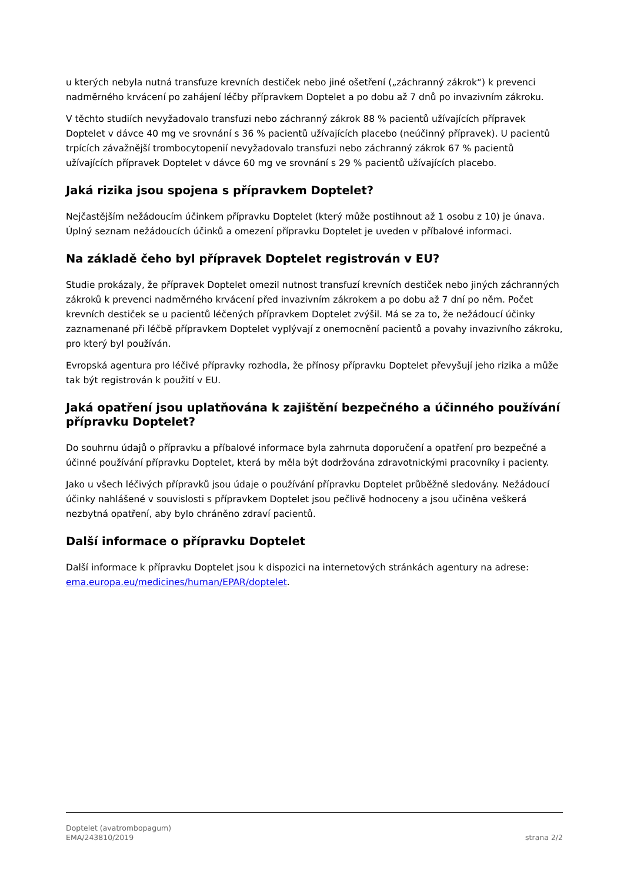u kterých nebyla nutná transfuze krevních destiček nebo jiné ošetření („záchranný zákrok“) k prevenci nadměrného krvácení po zahájení léčby přípravkem Doptelet a po dobu až 7 dnů po invazivním zákroku.
V těchto studiích nevyžadovalo transfuzi nebo záchranný zákrok 88 % pacientů užívajících přípravek Doptelet v dávce 40 mg ve srovnání s 36 % pacientů užívajících placebo (neúčinný přípravek). U pacientů trpících závažnější trombocytopenií nevyžadovalo transfuzi nebo záchranný zákrok 67 % pacientů užívajících přípravek Doptelet v dávce 60 mg ve srovnání s 29 % pacientů užívajících placebo.
Jaká rizika jsou spojena s přípravkem Doptelet?
Nejčastějším nežádoucím účinkem přípravku Doptelet (který může postihnout až 1 osobu z 10) je únava. Úplný seznam nežádoucích účinků a omezení přípravku Doptelet je uveden v příbalové informaci.
Na základě čeho byl přípravek Doptelet registrován v EU?
Studie prokázaly, že přípravek Doptelet omezil nutnost transfuzí krevních destiček nebo jiných záchranných zákroků k prevenci nadměrného krvácení před invazivním zákrokem a po dobu až 7 dní po něm. Počet krevních destiček se u pacientů léčených přípravkem Doptelet zvýšil. Má se za to, že nežádoucí účinky zaznamenané při léčbě přípravkem Doptelet vyplývají z onemocnění pacientů a povahy invazivního zákroku, pro který byl používán.
Evropská agentura pro léčivé přípravky rozhodla, že přínosy přípravku Doptelet převyšují jeho rizika a může tak být registrován k použití v EU.
Jaká opatření jsou uplatňována k zajištění bezpečného a účinného používání přípravku Doptelet?
Do souhrnu údajů o přípravku a příbalové informace byla zahrnuta doporučení a opatření pro bezpečné a účinné používání přípravku Doptelet, která by měla být dodržována zdravotnickými pracovníky i pacienty.
Jako u všech léčivých přípravků jsou údaje o používání přípravku Doptelet průběžně sledovány. Nežádoucí účinky nahlášené v souvislosti s přípravkem Doptelet jsou pečlivě hodnoceny a jsou učiněna veškerá nezbytná opatření, aby bylo chráněno zdraví pacientů.
Další informace o přípravku Doptelet
Další informace k přípravku Doptelet jsou k dispozici na internetových stránkách agentury na adrese: ema.europa.eu/medicines/human/EPAR/doptelet.
Doptelet (avatrombopagum)
EMA/243810/2019 strana 2/2